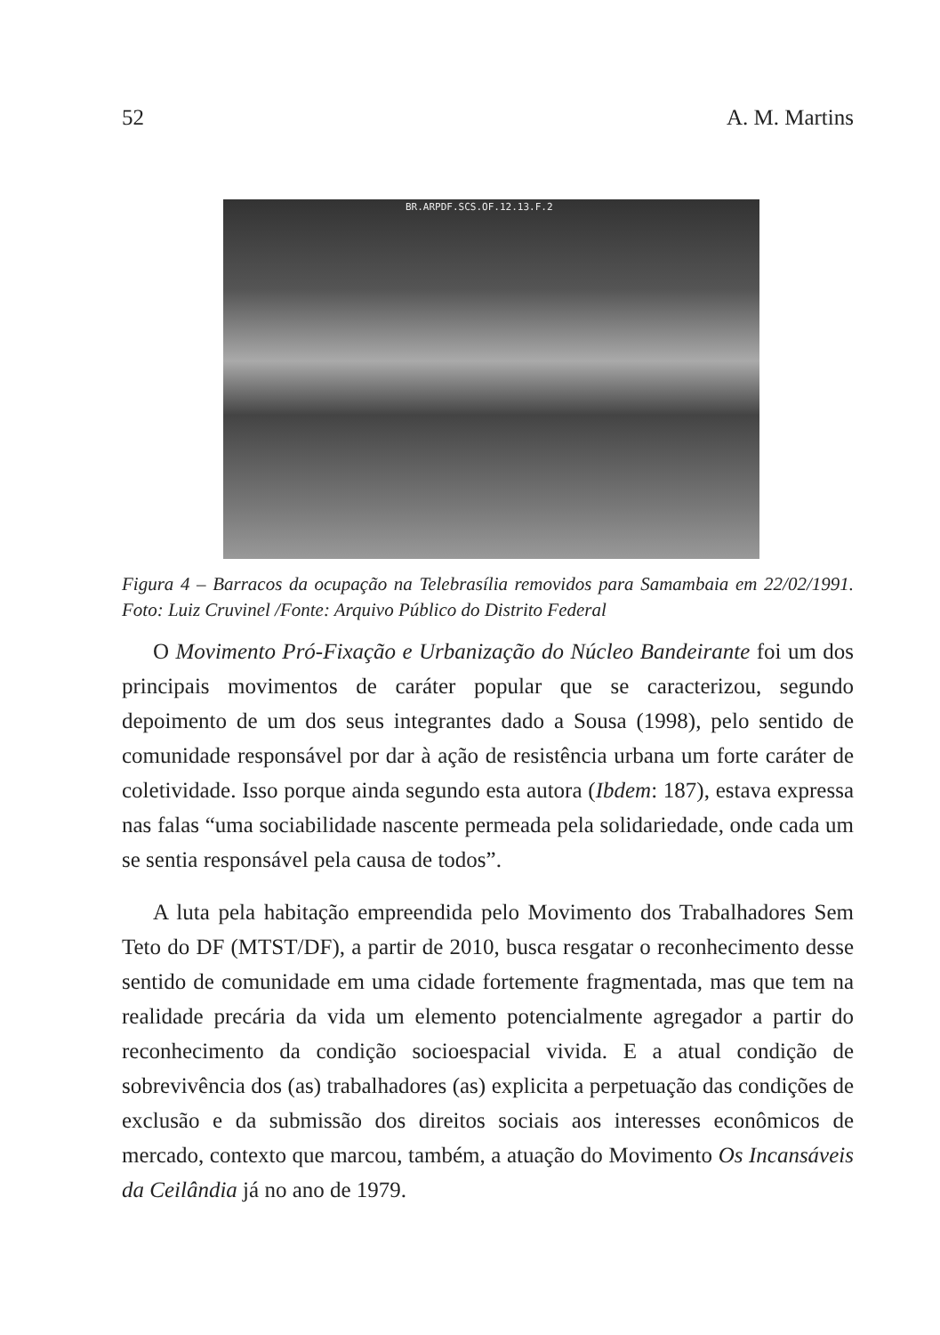52 A. M. Martins
BR.ARPDF.SCS.OF.12.13.F.2
Figura 4 – Barracos da ocupação na Telebrasília removidos para Samambaia em 22/02/1991. Foto: Luiz Cruvinel /Fonte: Arquivo Público do Distrito Federal
O Movimento Pró-Fixação e Urbanização do Núcleo Bandeirante foi um dos principais movimentos de caráter popular que se caracterizou, segundo depoimento de um dos seus integrantes dado a Sousa (1998), pelo sentido de comunidade responsável por dar à ação de resistência urbana um forte caráter de coletividade. Isso porque ainda segundo esta autora (Ibdem: 187), estava expressa nas falas “uma sociabilidade nascente permeada pela solidariedade, onde cada um se sentia responsável pela causa de todos”.
A luta pela habitação empreendida pelo Movimento dos Trabalhadores Sem Teto do DF (MTST/DF), a partir de 2010, busca resgatar o reconhecimento desse sentido de comunidade em uma cidade fortemente fragmentada, mas que tem na realidade precária da vida um elemento potencialmente agregador a partir do reconhecimento da condição socioespacial vivida. E a atual condição de sobrevivência dos (as) trabalhadores (as) explicita a perpetuação das condições de exclusão e da submissão dos direitos sociais aos interesses econômicos de mercado, contexto que marcou, também, a atuação do Movimento Os Incansáveis da Ceilândia já no ano de 1979.